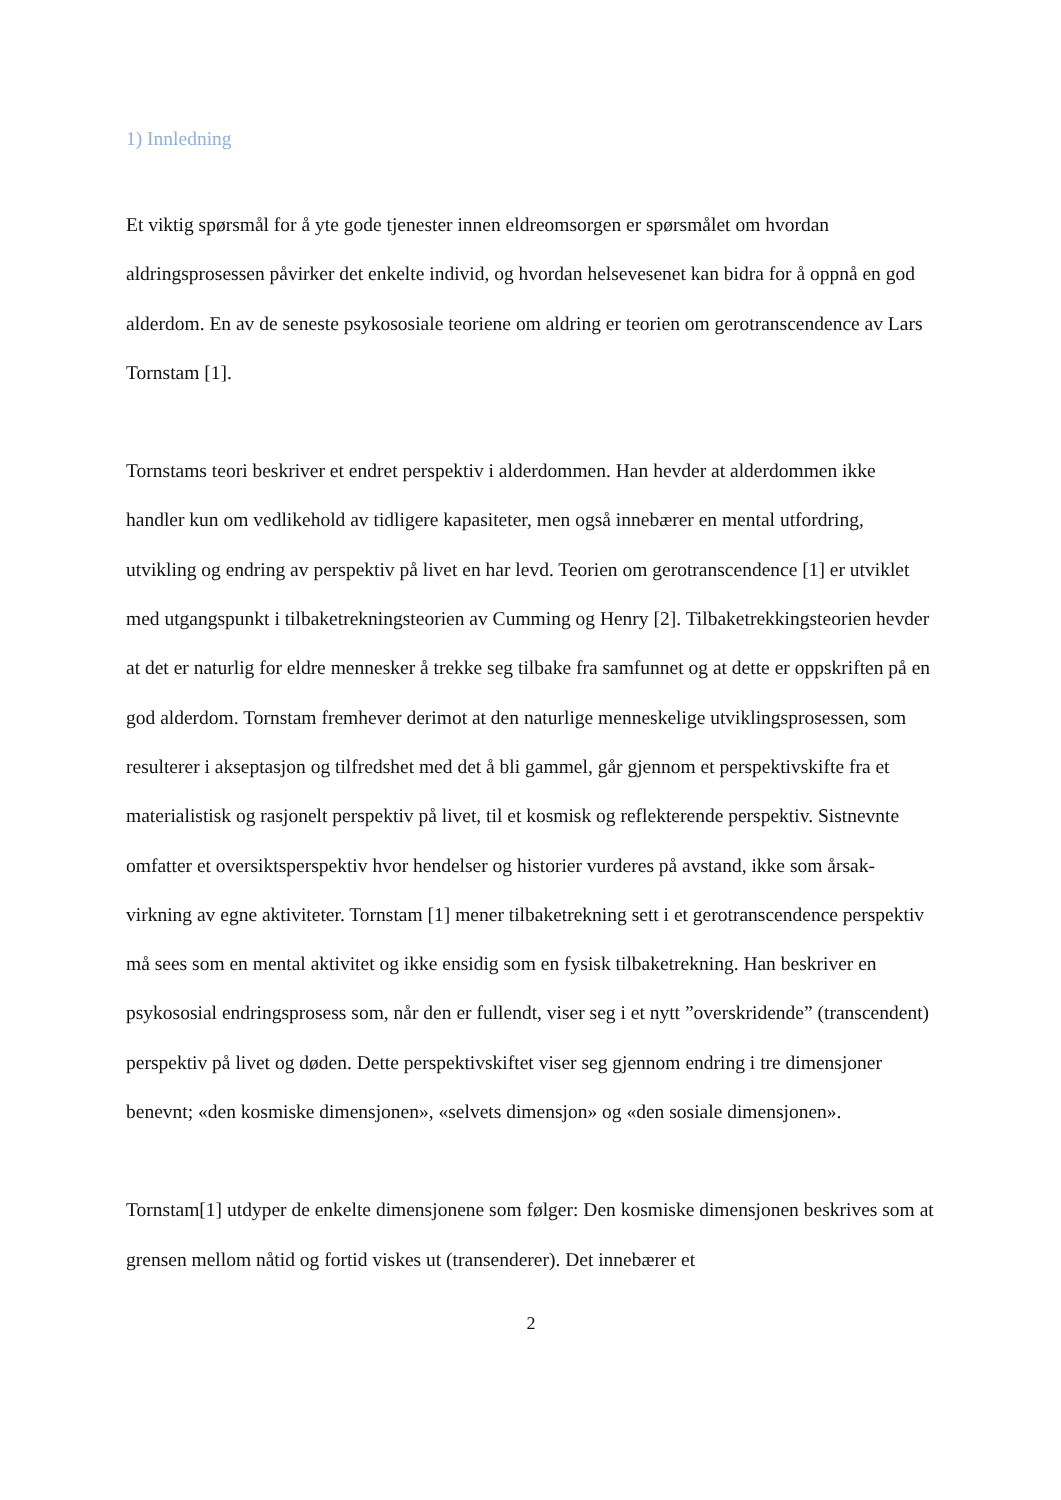1) Innledning
Et viktig spørsmål for å yte gode tjenester innen eldreomsorgen er spørsmålet om hvordan aldringsprosessen påvirker det enkelte individ, og hvordan helsevesenet kan bidra for å oppnå en god alderdom. En av de seneste psykososiale teoriene om aldring er teorien om gerotranscendence av Lars Tornstam [1].
Tornstams teori beskriver et endret perspektiv i alderdommen. Han hevder at alderdommen ikke handler kun om vedlikehold av tidligere kapasiteter, men også innebærer en mental utfordring, utvikling og endring av perspektiv på livet en har levd. Teorien om gerotranscendence [1] er utviklet med utgangspunkt i tilbaketrekningsteorien av Cumming og Henry [2]. Tilbaketrekkingsteorien hevder at det er naturlig for eldre mennesker å trekke seg tilbake fra samfunnet og at dette er oppskriften på en god alderdom. Tornstam fremhever derimot at den naturlige menneskelige utviklingsprosessen, som resulterer i akseptasjon og tilfredshet med det å bli gammel, går gjennom et perspektivskifte fra et materialistisk og rasjonelt perspektiv på livet, til et kosmisk og reflekterende perspektiv. Sistnevnte omfatter et oversiktsperspektiv hvor hendelser og historier vurderes på avstand, ikke som årsak-virkning av egne aktiviteter. Tornstam [1] mener tilbaketrekning sett i et gerotranscendence perspektiv må sees som en mental aktivitet og ikke ensidig som en fysisk tilbaketrekning. Han beskriver en psykososial endringsprosess som, når den er fullendt, viser seg i et nytt ”overskridende” (transcendent) perspektiv på livet og døden. Dette perspektivskiftet viser seg gjennom endring i tre dimensjoner benevnt; «den kosmiske dimensjonen», «selvets dimensjon» og «den sosiale dimensjonen».
Tornstam[1] utdyper de enkelte dimensjonene som følger: Den kosmiske dimensjonen beskrives som at grensen mellom nåtid og fortid viskes ut (transenderer). Det innebærer et
2